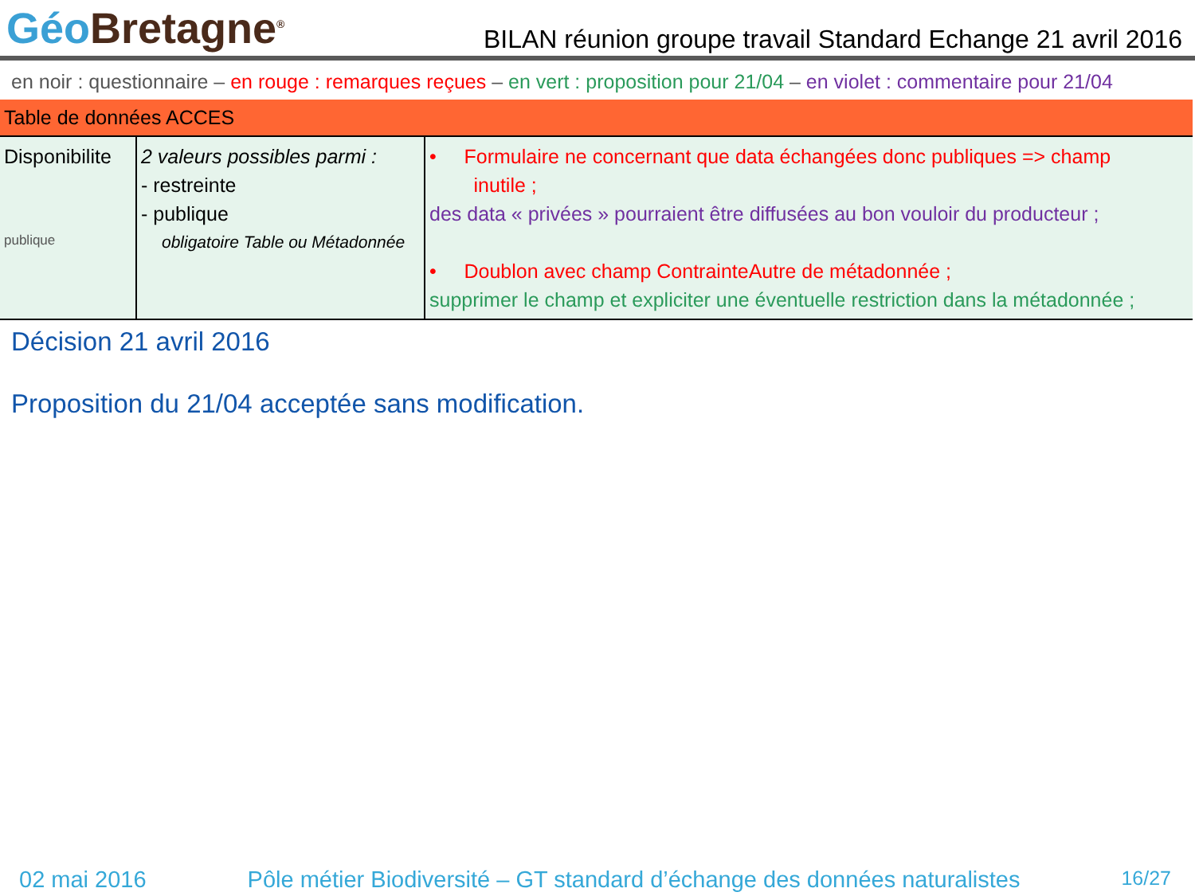Géo Bretagne<sup>®</sup>
BILAN réunion groupe travail Standard Echange 21 avril 2016
en noir : questionnaire – en rouge : remarques reçues – en vert : proposition pour 21/04 – en violet : commentaire pour 21/04
| Table de données ACCES | | |
| Disponibilite publique | 2 valeurs possibles parmi : - restreinte - publique obligatoire Table ou Métadonnée | • Formulaire ne concernant que data échangées donc publiques => champ inutile ; des data « privées » pourraient être diffusées au bon vouloir du producteur ; • Doublon avec champ ContrainteAutre de métadonnée ; supprimer le champ et expliciter une éventuelle restriction dans la métadonnée ; |
Décision 21 avril 2016
Proposition du 21/04 acceptée sans modification.
02 mai 2016 Pôle métier Biodiversité – GT standard d’échange des données naturalistes 16/27